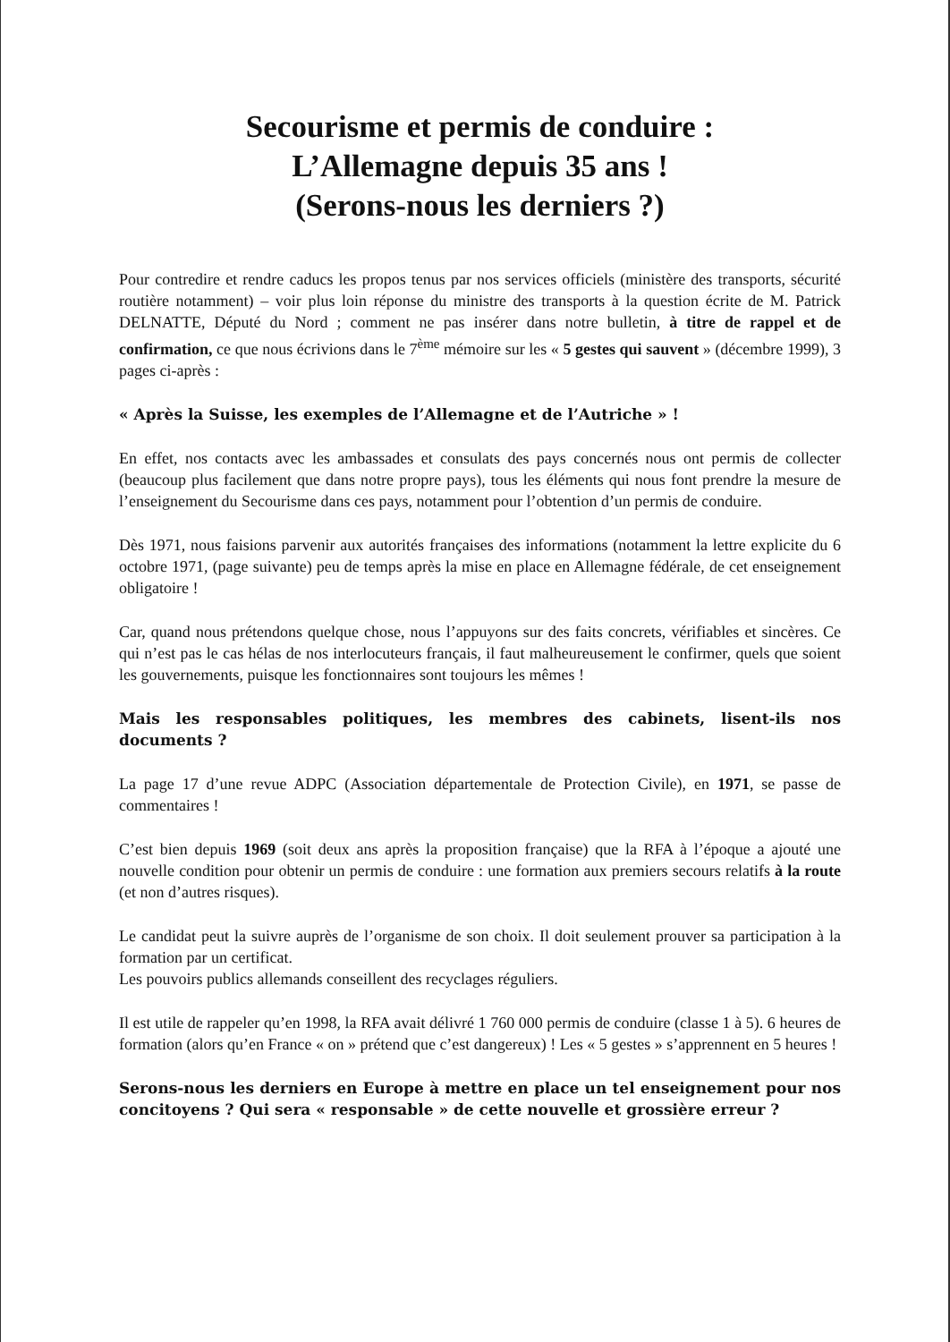Secourisme et permis de conduire :
L’Allemagne depuis 35 ans !
(Serons-nous les derniers ?)
Pour contredire et rendre caducs les propos tenus par nos services officiels (ministère des transports, sécurité routière notamment) – voir plus loin réponse du ministre des transports à la question écrite de M. Patrick DELNATTE, Député du Nord ; comment ne pas insérer dans notre bulletin, à titre de rappel et de confirmation, ce que nous écrivions dans le 7<sup>ème</sup> mémoire sur les « 5 gestes qui sauvent » (décembre 1999), 3 pages ci-après :
« Après la Suisse, les exemples de l’Allemagne et de l’Autriche » !
En effet, nos contacts avec les ambassades et consulats des pays concernés nous ont permis de collecter (beaucoup plus facilement que dans notre propre pays), tous les éléments qui nous font prendre la mesure de l’enseignement du Secourisme dans ces pays, notamment pour l’obtention d’un permis de conduire.
Dès 1971, nous faisions parvenir aux autorités françaises des informations (notamment la lettre explicite du 6 octobre 1971, (page suivante) peu de temps après la mise en place en Allemagne fédérale, de cet enseignement obligatoire !
Car, quand nous prétendons quelque chose, nous l’appuyons sur des faits concrets, vérifiables et sincères. Ce qui n’est pas le cas hélas de nos interlocuteurs français, il faut malheureusement le confirmer, quels que soient les gouvernements, puisque les fonctionnaires sont toujours les mêmes !
Mais les responsables politiques, les membres des cabinets, lisent-ils nos documents ?
La page 17 d’une revue ADPC (Association départementale de Protection Civile), en 1971, se passe de commentaires !
C’est bien depuis 1969 (soit deux ans après la proposition française) que la RFA à l’époque a ajouté une nouvelle condition pour obtenir un permis de conduire : une formation aux premiers secours relatifs à la route (et non d’autres risques).
Le candidat peut la suivre auprès de l’organisme de son choix. Il doit seulement prouver sa participation à la formation par un certificat.
Les pouvoirs publics allemands conseillent des recyclages réguliers.
Il est utile de rappeler qu’en 1998, la RFA avait délivré 1 760 000 permis de conduire (classe 1 à 5). 6 heures de formation (alors qu’en France « on » prétend que c’est dangereux) ! Les « 5 gestes » s’apprennent en 5 heures !
Serons-nous les derniers en Europe à mettre en place un tel enseignement pour nos concitoyens ? Qui sera « responsable » de cette nouvelle et grossière erreur ?